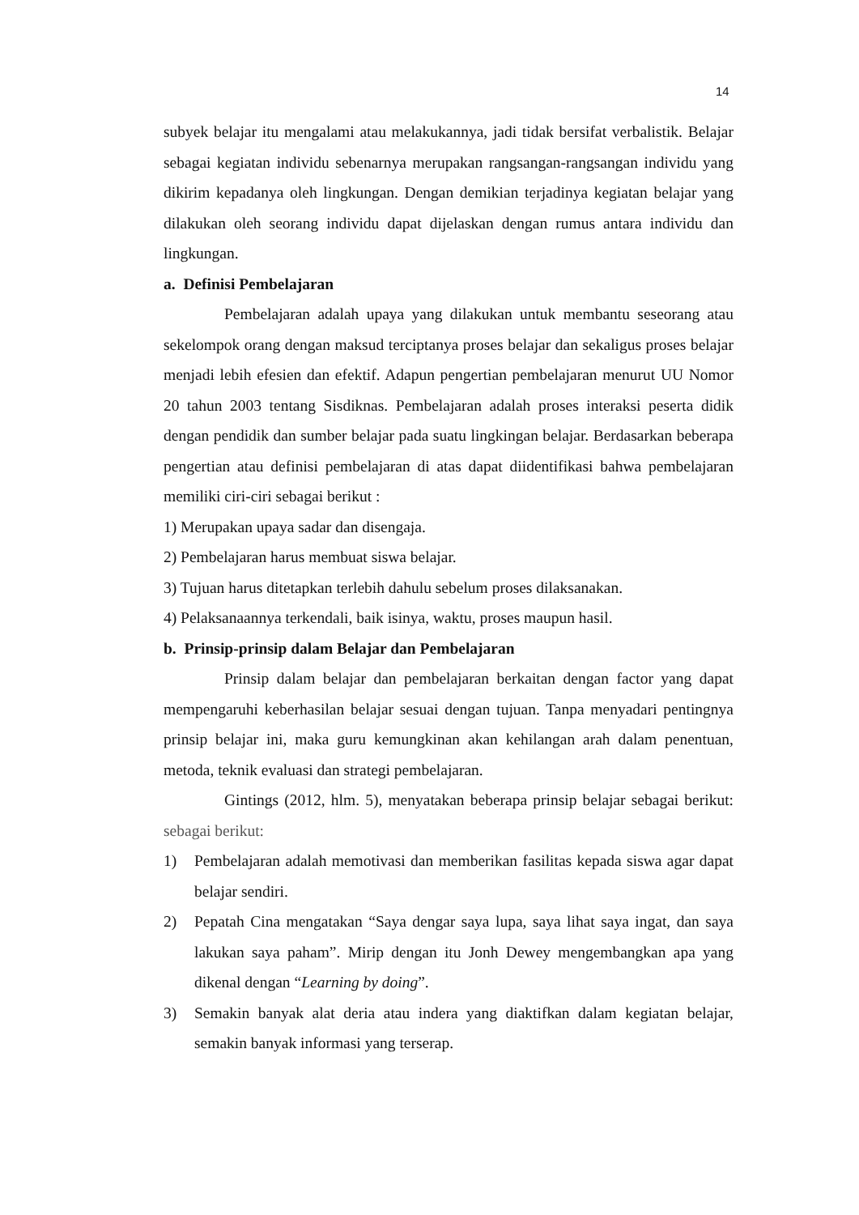14
subyek belajar itu mengalami atau melakukannya, jadi tidak bersifat verbalistik. Belajar sebagai kegiatan individu sebenarnya merupakan rangsangan-rangsangan individu yang dikirim kepadanya oleh lingkungan. Dengan demikian terjadinya kegiatan belajar yang dilakukan oleh seorang individu dapat dijelaskan dengan rumus antara individu dan lingkungan.
a. Definisi Pembelajaran
Pembelajaran adalah upaya yang dilakukan untuk membantu seseorang atau sekelompok orang dengan maksud terciptanya proses belajar dan sekaligus proses belajar menjadi lebih efesien dan efektif. Adapun pengertian pembelajaran menurut UU Nomor 20 tahun 2003 tentang Sisdiknas. Pembelajaran adalah proses interaksi peserta didik dengan pendidik dan sumber belajar pada suatu lingkingan belajar. Berdasarkan beberapa pengertian atau definisi pembelajaran di atas dapat diidentifikasi bahwa pembelajaran memiliki ciri-ciri sebagai berikut :
1) Merupakan upaya sadar dan disengaja.
2) Pembelajaran harus membuat siswa belajar.
3) Tujuan harus ditetapkan terlebih dahulu sebelum proses dilaksanakan.
4) Pelaksanaannya terkendali, baik isinya, waktu, proses maupun hasil.
b. Prinsip-prinsip dalam Belajar dan Pembelajaran
Prinsip dalam belajar dan pembelajaran berkaitan dengan factor yang dapat mempengaruhi keberhasilan belajar sesuai dengan tujuan. Tanpa menyadari pentingnya prinsip belajar ini, maka guru kemungkinan akan kehilangan arah dalam penentuan, metoda, teknik evaluasi dan strategi pembelajaran.
Gintings (2012, hlm. 5), menyatakan beberapa prinsip belajar sebagai berikut: sebagai berikut:
1) Pembelajaran adalah memotivasi dan memberikan fasilitas kepada siswa agar dapat belajar sendiri.
2) Pepatah Cina mengatakan “Saya dengar saya lupa, saya lihat saya ingat, dan saya lakukan saya paham”. Mirip dengan itu Jonh Dewey mengembangkan apa yang dikenal dengan “Learning by doing”.
3) Semakin banyak alat deria atau indera yang diaktifkan dalam kegiatan belajar, semakin banyak informasi yang terserap.